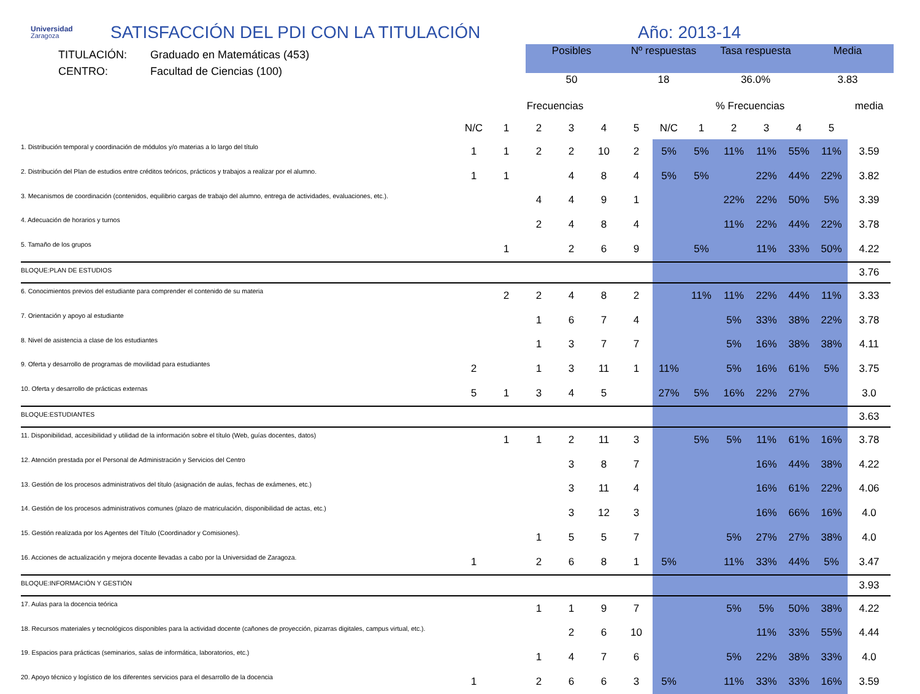Universidad
Zaragoza
SATISFACCIÓN DEL PDI CON LA TITULACIÓN Año: 2013-14
TITULACIÓN:
CENTRO:
Graduado en Matemáticas (453)
Facultad de Ciencias (100)
| Posibles | Nº respuestas | Tasa respuesta | Media |
| --- | --- | --- | --- |
| 50 | 18 | 36.0% | 3.83 |
| | Frecuencias | | | | | | % Frecuencias | | | | | | media |
| --- | --- | --- | --- | --- | --- | --- | --- | --- | --- | --- | --- | --- | --- |
| | N/C | 1 | 2 | 3 | 4 | 5 | N/C | 1 | 2 | 3 | 4 | 5 | |
| 1. Distribución temporal y coordinación de módulos y/o materias a lo largo del título | 1 | 1 | 2 | 2 | 10 | 2 | 5% | 5% | 11% | 11% | 55% | 11% | 3.59 |
| 2. Distribución del Plan de estudios entre créditos teóricos, prácticos y trabajos a realizar por el alumno. | 1 | 1 | | 4 | 8 | 4 | 5% | 5% | | 22% | 44% | 22% | 3.82 |
| 3. Mecanismos de coordinación (contenidos, equilibrio cargas de trabajo del alumno, entrega de actividades, evaluaciones, etc.). | | | 4 | 4 | 9 | 1 | | | 22% | 22% | 50% | 5% | 3.39 |
| 4. Adecuación de horarios y turnos | | | 2 | 4 | 8 | 4 | | | 11% | 22% | 44% | 22% | 3.78 |
| 5. Tamaño de los grupos | | 1 | | 2 | 6 | 9 | | 5% | | 11% | 33% | 50% | 4.22 |
| BLOQUE:PLAN DE ESTUDIOS | | | | | | | | | | | | | 3.76 |
| 6. Conocimientos previos del estudiante para comprender el contenido de su materia | | 2 | 2 | 4 | 8 | 2 | | 11% | 11% | 22% | 44% | 11% | 3.33 |
| 7. Orientación y apoyo al estudiante | | | 1 | 6 | 7 | 4 | | | 5% | 33% | 38% | 22% | 3.78 |
| 8. Nivel de asistencia a clase de los estudiantes | | | 1 | 3 | 7 | 7 | | | 5% | 16% | 38% | 38% | 4.11 |
| 9. Oferta y desarrollo de programas de movilidad para estudiantes | 2 | | 1 | 3 | 11 | 1 | 11% | | 5% | 16% | 61% | 5% | 3.75 |
| 10. Oferta y desarrollo de prácticas externas | 5 | 1 | 3 | 4 | 5 | | 27% | 5% | 16% | 22% | 27% | | 3.0 |
| BLOQUE:ESTUDIANTES | | | | | | | | | | | | | 3.63 |
| 11. Disponibilidad, accesibilidad y utilidad de la información sobre el título (Web, guías docentes, datos) | | 1 | 1 | 2 | 11 | 3 | | 5% | 5% | 11% | 61% | 16% | 3.78 |
| 12. Atención prestada por el Personal de Administración y Servicios del Centro | | | | 3 | 8 | 7 | | | | 16% | 44% | 38% | 4.22 |
| 13. Gestión de los procesos administrativos del título (asignación de aulas, fechas de exámenes, etc.) | | | | 3 | 11 | 4 | | | | 16% | 61% | 22% | 4.06 |
| 14. Gestión de los procesos administrativos comunes (plazo de matriculación, disponibilidad de actas, etc.) | | | | 3 | 12 | 3 | | | | 16% | 66% | 16% | 4.0 |
| 15. Gestión realizada por los Agentes del Título (Coordinador y Comisiones). | | | 1 | 5 | 5 | 7 | | | 5% | 27% | 27% | 38% | 4.0 |
| 16. Acciones de actualización y mejora docente llevadas a cabo por la Universidad de Zaragoza. | 1 | | 2 | 6 | 8 | 1 | 5% | | 11% | 33% | 44% | 5% | 3.47 |
| BLOQUE:INFORMACIÓN Y GESTIÓN | | | | | | | | | | | | | 3.93 |
| 17. Aulas para la docencia teórica | | | 1 | 1 | 9 | 7 | | | 5% | 5% | 50% | 38% | 4.22 |
| 18. Recursos materiales y tecnológicos disponibles para la actividad docente (cañones de proyección, pizarras digitales, campus virtual, etc.). | | | | 2 | 6 | 10 | | | | 11% | 33% | 55% | 4.44 |
| 19. Espacios para prácticas (seminarios, salas de informática, laboratorios, etc.) | | | 1 | 4 | 7 | 6 | | | 5% | 22% | 38% | 33% | 4.0 |
| 20. Apoyo técnico y logístico de los diferentes servicios para el desarrollo de la docencia | 1 | | 2 | 6 | 6 | 3 | 5% | | 11% | 33% | 33% | 16% | 3.59 |